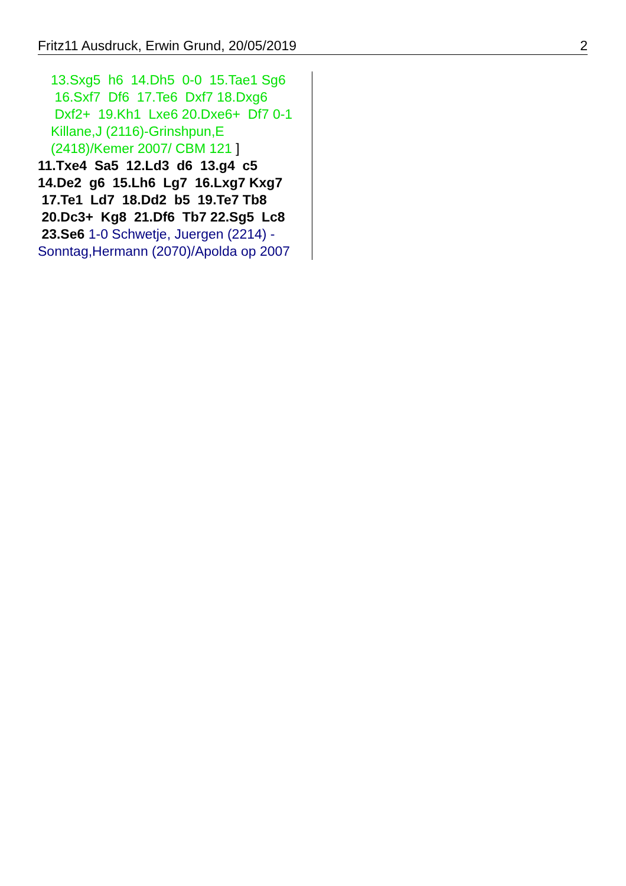Fritz11 Ausdruck, Erwin Grund, 20/05/2019 2
13.Sxg5 h6 14.Dh5 0-0 15.Tae1 Sg6 16.Sxf7 Df6 17.Te6 Dxf7 18.Dxg6 Dxf2+ 19.Kh1 Lxe6 20.Dxe6+ Df7 0-1 Killane,J (2116)-Grinshpun,E (2418)/Kemer 2007/ CBM 121 ]
11.Txe4 Sa5 12.Ld3 d6 13.g4 c5 14.De2 g6 15.Lh6 Lg7 16.Lxg7 Kxg7 17.Te1 Ld7 18.Dd2 b5 19.Te7 Tb8 20.Dc3+ Kg8 21.Df6 Tb7 22.Sg5 Lc8 23.Se6 1-0 Schwetje, Juergen (2214) - Sonntag,Hermann (2070)/Apolda op 2007